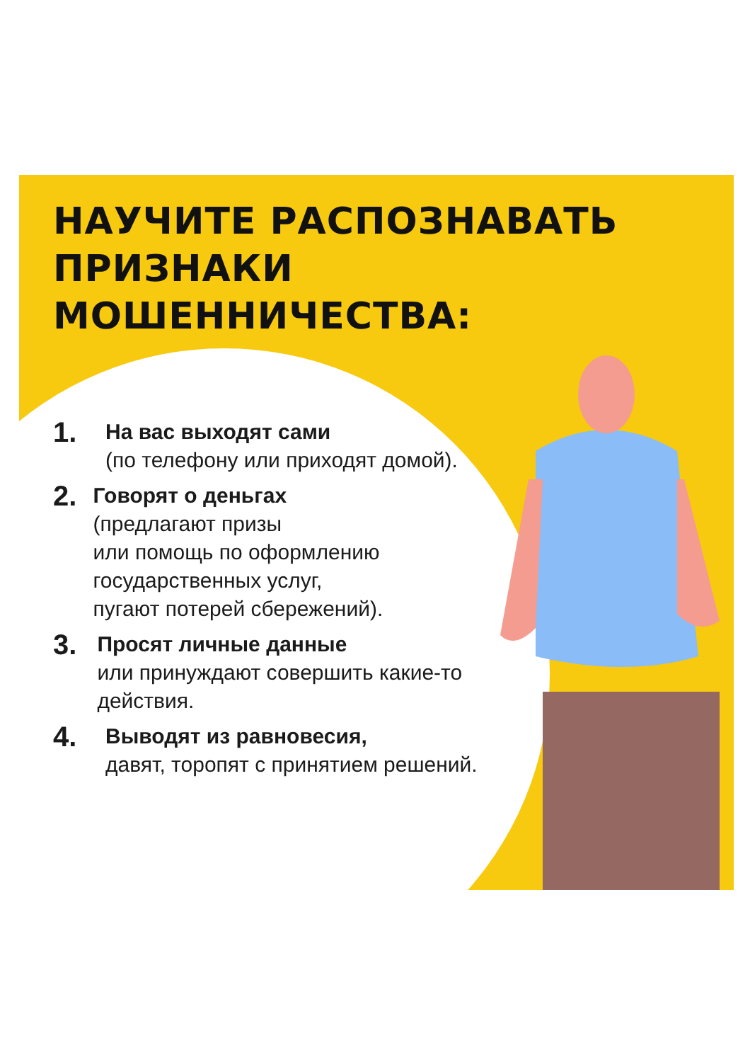НАУЧИТЕ РАСПОЗНАВАТЬ
ПРИЗНАКИ
МОШЕННИЧЕСТВА:
1. На вас выходят сами
(по телефону или приходят домой).
2. Говорят о деньгах
(предлагают призы
или помощь по оформлению государственных услуг,
пугают потерей сбережений).
3. Просят личные данные
или принуждают совершить какие-то действия.
4. Выводят из равновесия,
давят, торопят с принятием решений.